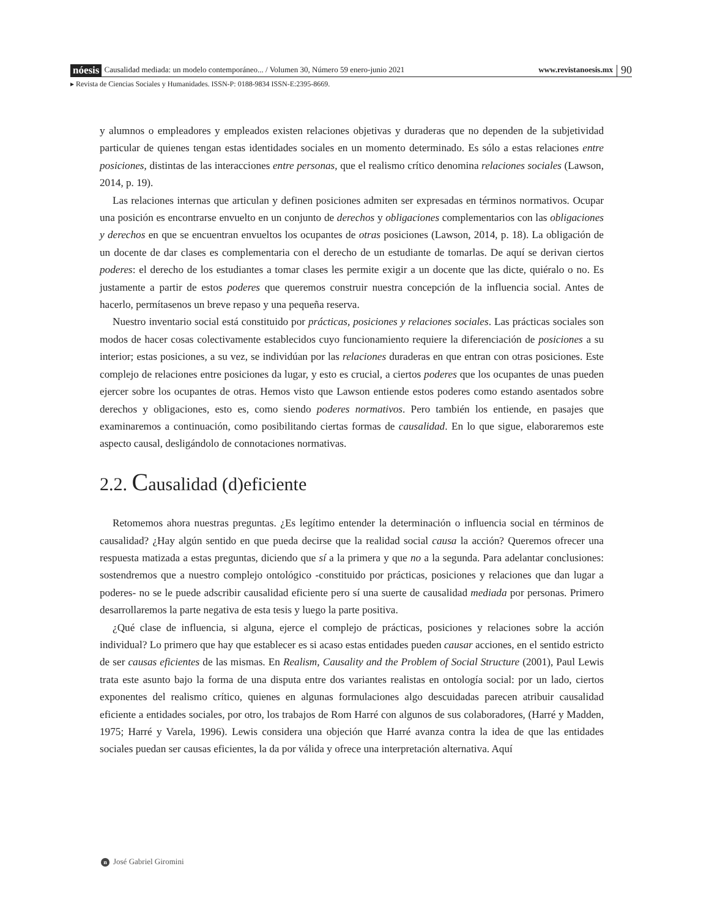nóesis Causalidad mediada: un modelo contemporáneo... / Volumen 30, Número 59 enero-junio 2021 www.revistanoesis.mx 90
▸ Revista de Ciencias Sociales y Humanidades. ISSN-P: 0188-9834 ISSN-E:2395-8669.
y alumnos o empleadores y empleados existen relaciones objetivas y duraderas que no dependen de la subjetividad particular de quienes tengan estas identidades sociales en un momento determinado. Es sólo a estas relaciones entre posiciones, distintas de las interacciones entre personas, que el realismo crítico denomina relaciones sociales (Lawson, 2014, p. 19).
Las relaciones internas que articulan y definen posiciones admiten ser expresadas en términos normativos. Ocupar una posición es encontrarse envuelto en un conjunto de derechos y obligaciones complementarios con las obligaciones y derechos en que se encuentran envueltos los ocupantes de otras posiciones (Lawson, 2014, p. 18). La obligación de un docente de dar clases es complementaria con el derecho de un estudiante de tomarlas. De aquí se derivan ciertos poderes: el derecho de los estudiantes a tomar clases les permite exigir a un docente que las dicte, quiéralo o no. Es justamente a partir de estos poderes que queremos construir nuestra concepción de la influencia social. Antes de hacerlo, permítasenos un breve repaso y una pequeña reserva.
Nuestro inventario social está constituido por prácticas, posiciones y relaciones sociales. Las prácticas sociales son modos de hacer cosas colectivamente establecidos cuyo funcionamiento requiere la diferenciación de posiciones a su interior; estas posiciones, a su vez, se individúan por las relaciones duraderas en que entran con otras posiciones. Este complejo de relaciones entre posiciones da lugar, y esto es crucial, a ciertos poderes que los ocupantes de unas pueden ejercer sobre los ocupantes de otras. Hemos visto que Lawson entiende estos poderes como estando asentados sobre derechos y obligaciones, esto es, como siendo poderes normativos. Pero también los entiende, en pasajes que examinaremos a continuación, como posibilitando ciertas formas de causalidad. En lo que sigue, elaboraremos este aspecto causal, desligándolo de connotaciones normativas.
2.2. Causalidad (d)eficiente
Retomemos ahora nuestras preguntas. ¿Es legítimo entender la determinación o influencia social en términos de causalidad? ¿Hay algún sentido en que pueda decirse que la realidad social causa la acción? Queremos ofrecer una respuesta matizada a estas preguntas, diciendo que sí a la primera y que no a la segunda. Para adelantar conclusiones: sostendremos que a nuestro complejo ontológico -constituido por prácticas, posiciones y relaciones que dan lugar a poderes- no se le puede adscribir causalidad eficiente pero sí una suerte de causalidad mediada por personas. Primero desarrollaremos la parte negativa de esta tesis y luego la parte positiva.
¿Qué clase de influencia, si alguna, ejerce el complejo de prácticas, posiciones y relaciones sobre la acción individual? Lo primero que hay que establecer es si acaso estas entidades pueden causar acciones, en el sentido estricto de ser causas eficientes de las mismas. En Realism, Causality and the Problem of Social Structure (2001), Paul Lewis trata este asunto bajo la forma de una disputa entre dos variantes realistas en ontología social: por un lado, ciertos exponentes del realismo crítico, quienes en algunas formulaciones algo descuidadas parecen atribuir causalidad eficiente a entidades sociales, por otro, los trabajos de Rom Harré con algunos de sus colaboradores, (Harré y Madden, 1975; Harré y Varela, 1996). Lewis considera una objeción que Harré avanza contra la idea de que las entidades sociales puedan ser causas eficientes, la da por válida y ofrece una interpretación alternativa. Aquí
n José Gabriel Giromini